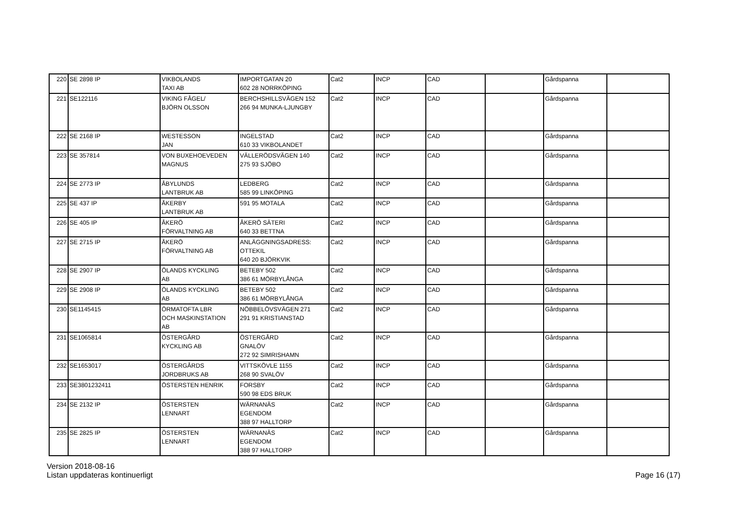| 220 | SE 2898 IP | VIKBOLANDS TAXI AB | IMPORTGATAN 20 602 28 NORRKÖPING | Cat2 | INCP | CAD | | Gårdspanna | |
| 221 | SE122116 | VIKING FÅGEL/ BJÖRN OLSSON | BERCHSHILLSVÄGEN 152 266 94 MUNKA-LJUNGBY | Cat2 | INCP | CAD | | Gårdspanna | |
| 222 | SE 2168 IP | WESTESSON JAN | INGELSTAD 610 33 VIKBOLANDET | Cat2 | INCP | CAD | | Gårdspanna | |
| 223 | SE 357814 | VON BUXEHOEVEDEN MAGNUS | VÄLLERÖDSVÄGEN 140 275 93 SJÖBO | Cat2 | INCP | CAD | | Gårdspanna | |
| 224 | SE 2773 IP | ÅBYLUNDS LANTBRUK AB | LEDBERG 585 99 LINKÖPING | Cat2 | INCP | CAD | | Gårdspanna | |
| 225 | SE 437 IP | ÅKERBY LANTBRUK AB | 591 95 MOTALA | Cat2 | INCP | CAD | | Gårdspanna | |
| 226 | SE 405 IP | ÅKERÖ FÖRVALTNING AB | ÅKERÖ SÄTERI 640 33 BETTNA | Cat2 | INCP | CAD | | Gårdspanna | |
| 227 | SE 2715 IP | ÅKERÖ FÖRVALTNING AB | ANLÄGGNINGSADRESS: OTTEKIL 640 20 BJÖRKVIK | Cat2 | INCP | CAD | | Gårdspanna | |
| 228 | SE 2907 IP | ÖLANDS KYCKLING AB | BETEBY 502 386 61 MÖRBYLÅNGA | Cat2 | INCP | CAD | | Gårdspanna | |
| 229 | SE 2908 IP | ÖLANDS KYCKLING AB | BETEBY 502 386 61 MÖRBYLÅNGA | Cat2 | INCP | CAD | | Gårdspanna | |
| 230 | SE1145415 | ÖRMATOFTA LBR OCH MASKINSTATION AB | NÖBBELÖVSVÄGEN 271 291 91 KRISTIANSTAD | Cat2 | INCP | CAD | | Gårdspanna | |
| 231 | SE1065814 | ÖSTERGÅRD KYCKLING AB | ÖSTERGÅRD GNALÖV 272 92 SIMRISHAMN | Cat2 | INCP | CAD | | Gårdspanna | |
| 232 | SE1653017 | ÖSTERGÅRDS JORDBRUKS AB | VITTSKÖVLE 1155 268 90 SVALÖV | Cat2 | INCP | CAD | | Gårdspanna | |
| 233 | SE3801232411 | ÖSTERSTEN HENRIK | FORSBY 590 98 EDS BRUK | Cat2 | INCP | CAD | | Gårdspanna | |
| 234 | SE 2132 IP | ÖSTERSTEN LENNART | WÄRNANÄS EGENDOM 388 97 HALLTORP | Cat2 | INCP | CAD | | Gårdspanna | |
| 235 | SE 2825 IP | ÖSTERSTEN LENNART | WÄRNANÄS EGENDOM 388 97 HALLTORP | Cat2 | INCP | CAD | | Gårdspanna | |
Version 2018-08-16
Listan uppdateras kontinuerligt
Page 16 (17)